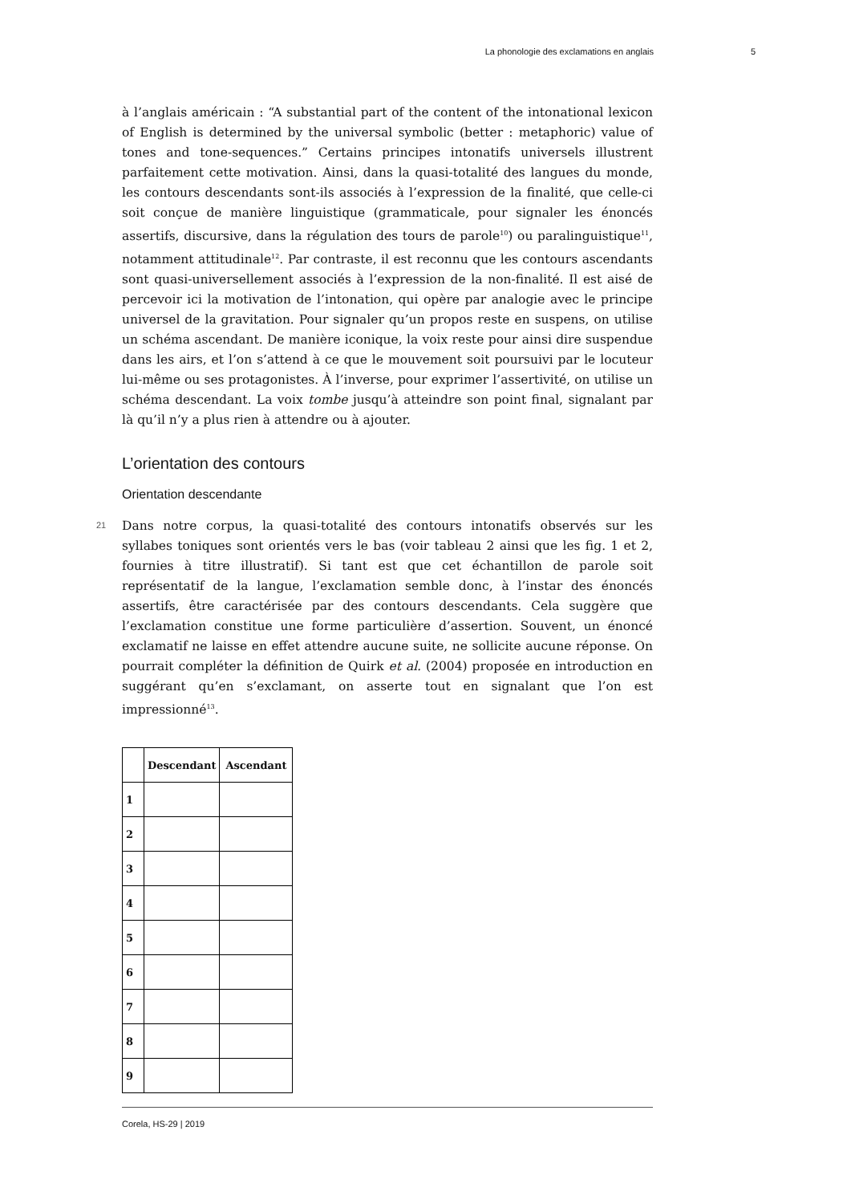La phonologie des exclamations en anglais 5
à l’anglais américain : “A substantial part of the content of the intonational lexicon of English is determined by the universal symbolic (better : metaphoric) value of tones and tone-sequences.” Certains principes intonatifs universels illustrent parfaitement cette motivation. Ainsi, dans la quasi-totalité des langues du monde, les contours descendants sont-ils associés à l’expression de la finalité, que celle-ci soit conçue de manière linguistique (grammaticale, pour signaler les énoncés assertifs, discursive, dans la régulation des tours de parole<sup>10</sup>) ou paralinguistique<sup>11</sup>, notamment attitudinale<sup>12</sup>. Par contraste, il est reconnu que les contours ascendants sont quasi-universellement associés à l’expression de la non-finalité. Il est aisé de percevoir ici la motivation de l’intonation, qui opère par analogie avec le principe universel de la gravitation. Pour signaler qu’un propos reste en suspens, on utilise un schéma ascendant. De manière iconique, la voix reste pour ainsi dire suspendue dans les airs, et l’on s’attend à ce que le mouvement soit poursuivi par le locuteur lui-même ou ses protagonistes. À l’inverse, pour exprimer l’assertivité, on utilise un schéma descendant. La voix tombe jusqu’à atteindre son point final, signalant par là qu’il n’y a plus rien à attendre ou à ajouter.
L’orientation des contours
Orientation descendante
21
Dans notre corpus, la quasi-totalité des contours intonatifs observés sur les syllabes toniques sont orientés vers le bas (voir tableau 2 ainsi que les fig. 1 et 2, fournies à titre illustratif). Si tant est que cet échantillon de parole soit représentatif de la langue, l’exclamation semble donc, à l’instar des énoncés assertifs, être caractérisée par des contours descendants. Cela suggère que l’exclamation constitue une forme particulière d’assertion. Souvent, un énoncé exclamatif ne laisse en effet attendre aucune suite, ne sollicite aucune réponse. On pourrait compléter la définition de Quirk et al. (2004) proposée en introduction en suggérant qu’en s’exclamant, on asserte tout en signalant que l’on est impressionné<sup>13</sup>.
| | Descendant | Ascendant |
| --- | --- | --- |
| 1 | | |
| 2 | | |
| 3 | | |
| 4 | | |
| 5 | | |
| 6 | | |
| 7 | | |
| 8 | | |
| 9 | | |
Corela, HS-29 | 2019